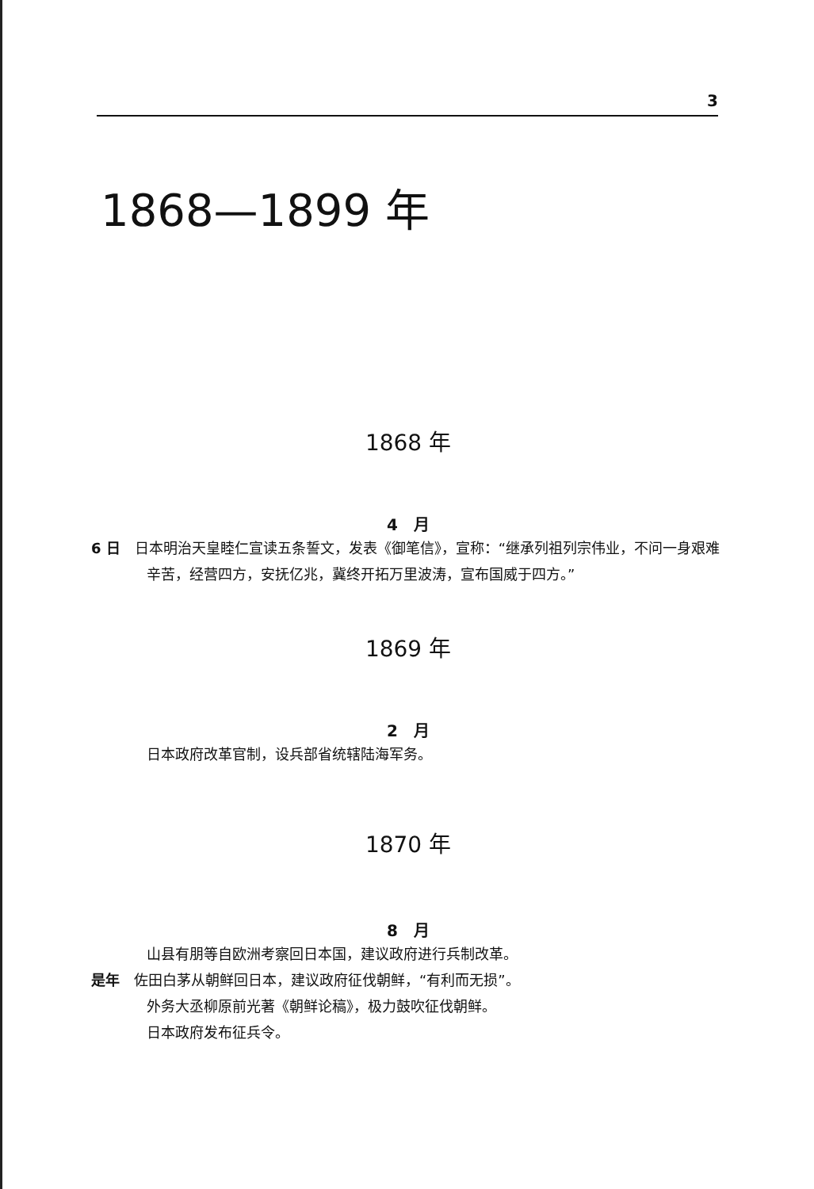3
1868—1899 年
1868 年
4　月
6 日　日本明治天皇睦仁宣读五条誓文，发表《御笔信》，宣称：“继承列祖列宗伟业，不问一身艰难辛苦，经营四方，安抚亿兆，冀终开拓万里波涛，宣布国威于四方。”
1869 年
2　月
日本政府改革官制，设兵部省统辖陆海军务。
1870 年
8　月
山县有朋等自欧洲考察回日本国，建议政府进行兵制改革。
是年　佐田白茅从朝鲜回日本，建议政府征伐朝鲜，“有利而无损”。
外务大丞柳原前光著《朝鲜论稿》，极力鼓吹征伐朝鲜。
日本政府发布征兵令。